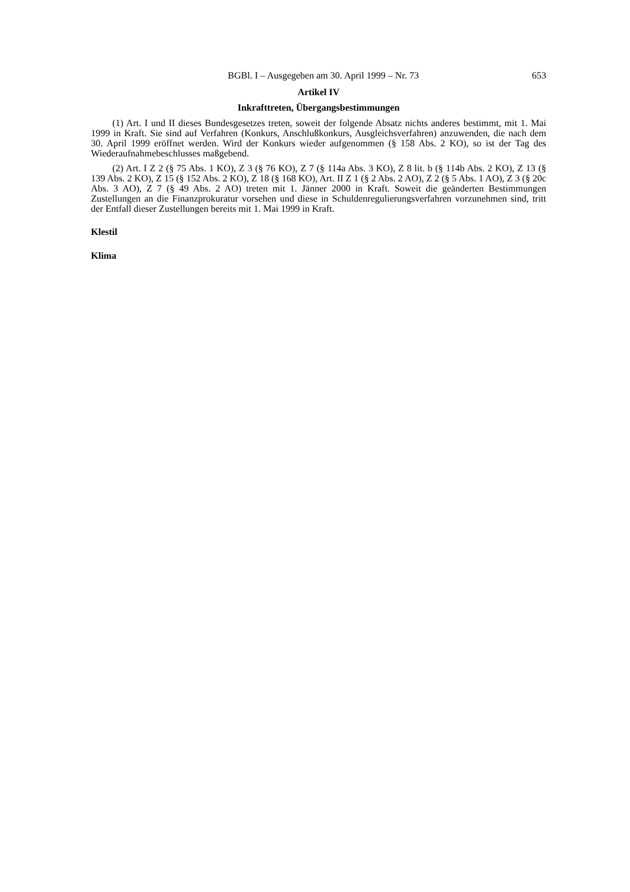BGBl. I – Ausgegeben am 30. April 1999 – Nr. 73 653
Artikel IV
Inkrafttreten, Übergangsbestimmungen
(1) Art. I und II dieses Bundesgesetzes treten, soweit der folgende Absatz nichts anderes bestimmt, mit 1. Mai 1999 in Kraft. Sie sind auf Verfahren (Konkurs, Anschlußkonkurs, Ausgleichsverfahren) anzuwenden, die nach dem 30. April 1999 eröffnet werden. Wird der Konkurs wieder aufgenommen (§ 158 Abs. 2 KO), so ist der Tag des Wiederaufnahmebeschlusses maßgebend.
(2) Art. I Z 2 (§ 75 Abs. 1 KO), Z 3 (§ 76 KO), Z 7 (§ 114a Abs. 3 KO), Z 8 lit. b (§ 114b Abs. 2 KO), Z 13 (§ 139 Abs. 2 KO), Z 15 (§ 152 Abs. 2 KO), Z 18 (§ 168 KO), Art. II Z 1 (§ 2 Abs. 2 AO), Z 2 (§ 5 Abs. 1 AO), Z 3 (§ 20c Abs. 3 AO), Z 7 (§ 49 Abs. 2 AO) treten mit 1. Jänner 2000 in Kraft. Soweit die geänderten Bestimmungen Zustellungen an die Finanzprokuratur vorsehen und diese in Schuldenregulierungsverfahren vorzunehmen sind, tritt der Entfall dieser Zustellungen bereits mit 1. Mai 1999 in Kraft.
Klestil
Klima